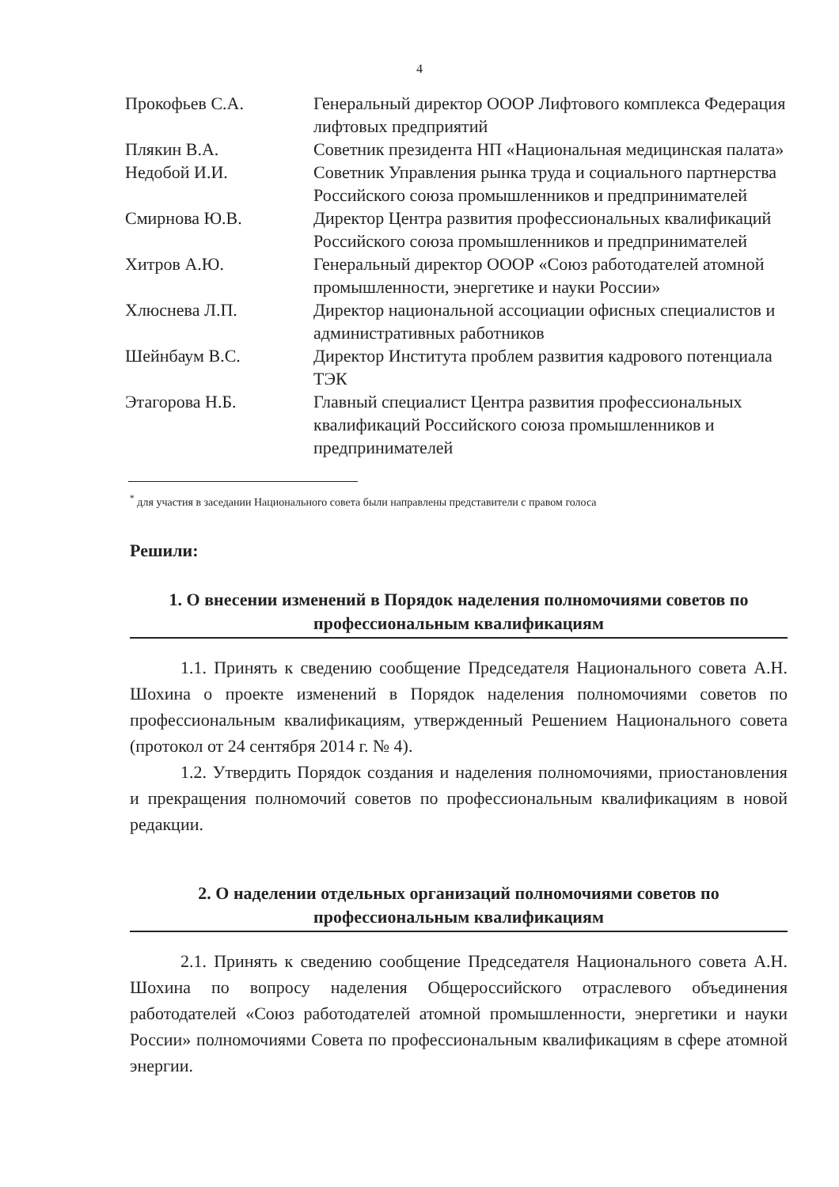4
| Прокофьев С.А. | Генеральный директор ОООР Лифтового комплекса Федерация лифтовых предприятий |
| Плякин В.А. | Советник президента НП «Национальная медицинская палата» |
| Недобой И.И. | Советник Управления рынка труда и социального партнерства Российского союза промышленников и предпринимателей |
| Смирнова Ю.В. | Директор Центра развития профессиональных квалификаций Российского союза промышленников и предпринимателей |
| Хитров А.Ю. | Генеральный директор ОООР «Союз работодателей атомной промышленности, энергетике и науки России» |
| Хлюснева Л.П. | Директор национальной ассоциации офисных специалистов и административных работников |
| Шейнбаум В.С. | Директор Института проблем развития кадрового потенциала ТЭК |
| Этагорова Н.Б. | Главный специалист Центра развития профессиональных квалификаций Российского союза промышленников и предпринимателей |
<sup>*</sup> для участия в заседании Национального совета были направлены представители с правом голоса
Решили:
1. О внесении изменений в Порядок наделения полномочиями советов по профессиональным квалификациям
1.1. Принять к сведению сообщение Председателя Национального совета А.Н. Шохина о проекте изменений в Порядок наделения полномочиями советов по профессиональным квалификациям, утвержденный Решением Национального совета (протокол от 24 сентября 2014 г. № 4).
1.2. Утвердить Порядок создания и наделения полномочиями, приостановления и прекращения полномочий советов по профессиональным квалификациям в новой редакции.
2. О наделении отдельных организаций полномочиями советов по профессиональным квалификациям
2.1. Принять к сведению сообщение Председателя Национального совета А.Н. Шохина по вопросу наделения Общероссийского отраслевого объединения работодателей «Союз работодателей атомной промышленности, энергетики и науки России» полномочиями Совета по профессиональным квалификациям в сфере атомной энергии.